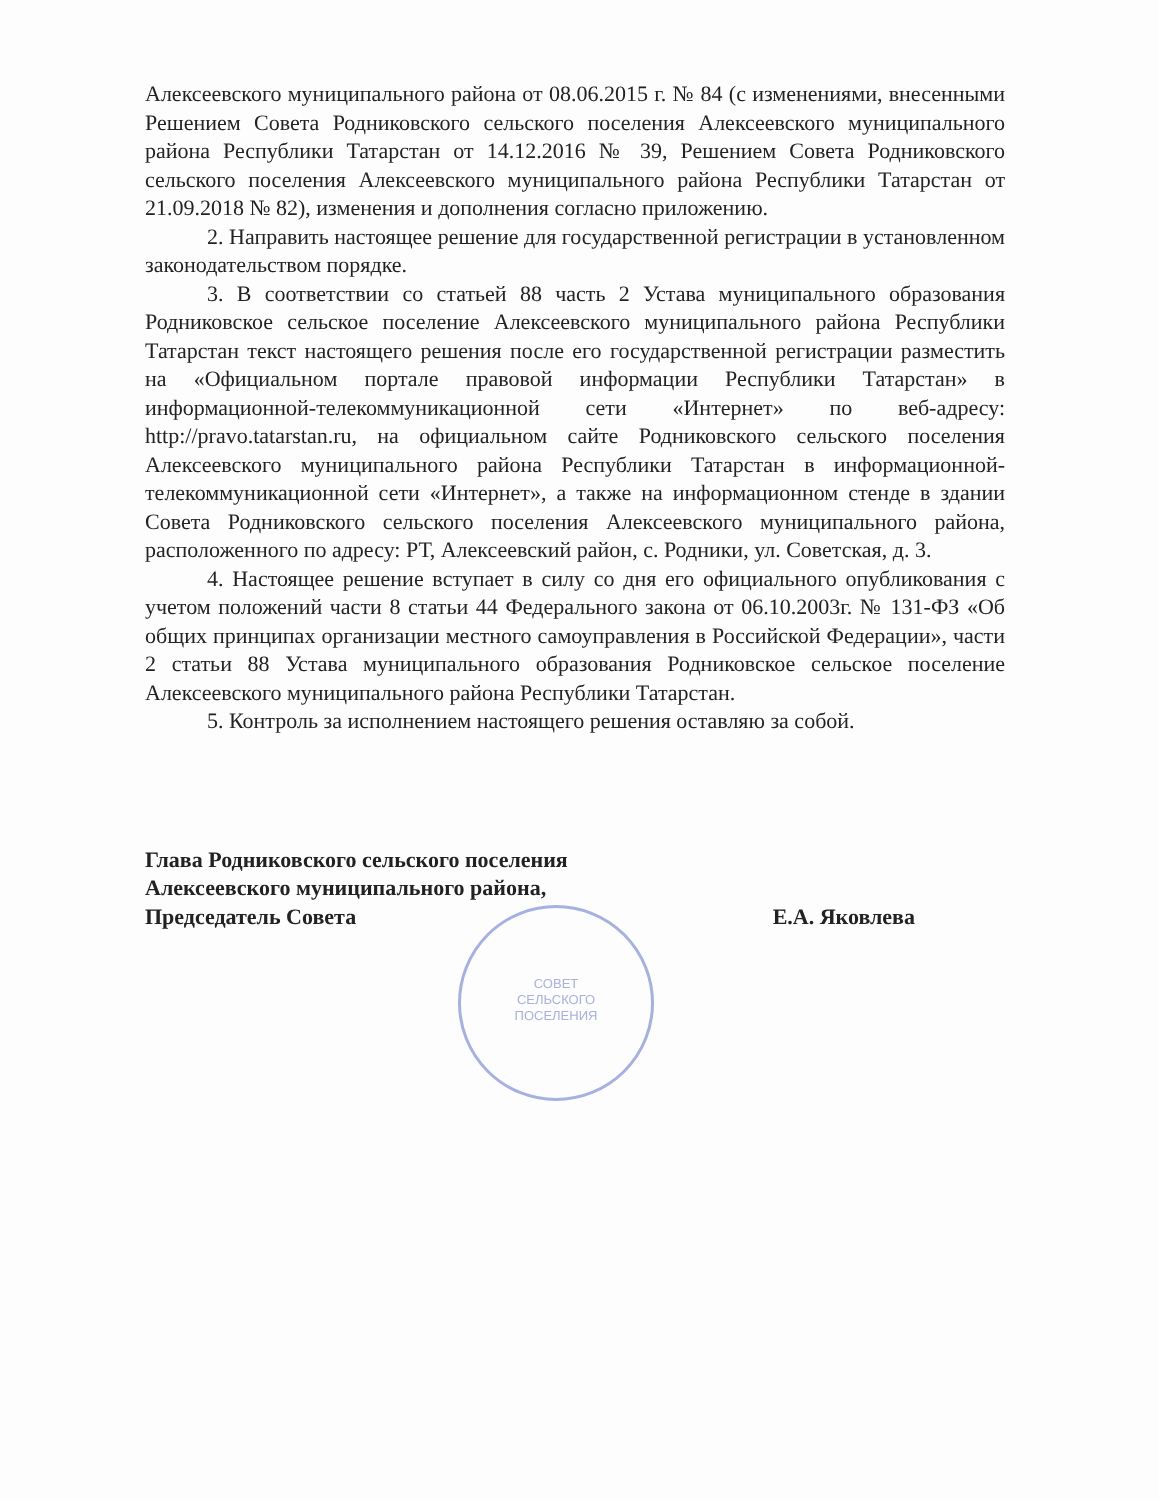СОВЕТ
СЕЛЬСКОГО
ПОСЕЛЕНИЯ
Алексеевского муниципального района от 08.06.2015 г. № 84 (с изменениями, внесенными Решением Совета Родниковского сельского поселения Алексеевского муниципального района Республики Татарстан от 14.12.2016 № 39, Решением Совета Родниковского сельского поселения Алексеевского муниципального района Республики Татарстан от 21.09.2018 № 82), изменения и дополнения согласно приложению.
2. Направить настоящее решение для государственной регистрации в установленном законодательством порядке.
3. В соответствии со статьей 88 часть 2 Устава муниципального образования Родниковское сельское поселение Алексеевского муниципального района Республики Татарстан текст настоящего решения после его государственной регистрации разместить на «Официальном портале правовой информации Республики Татарстан» в информационной-телекоммуникационной сети «Интернет» по веб-адресу: http://pravo.tatarstan.ru, на официальном сайте Родниковского сельского поселения Алексеевского муниципального района Республики Татарстан в информационной-телекоммуникационной сети «Интернет», а также на информационном стенде в здании Совета Родниковского сельского поселения Алексеевского муниципального района, расположенного по адресу: РТ, Алексеевский район, с. Родники, ул. Советская, д. 3.
4. Настоящее решение вступает в силу со дня его официального опубликования с учетом положений части 8 статьи 44 Федерального закона от 06.10.2003г. № 131-ФЗ «Об общих принципах организации местного самоуправления в Российской Федерации», части 2 статьи 88 Устава муниципального образования Родниковское сельское поселение Алексеевского муниципального района Республики Татарстан.
5. Контроль за исполнением настоящего решения оставляю за собой.
Глава Родниковского сельского поселения
Алексеевского муниципального района,
Председатель Совета
Е.А. Яковлева